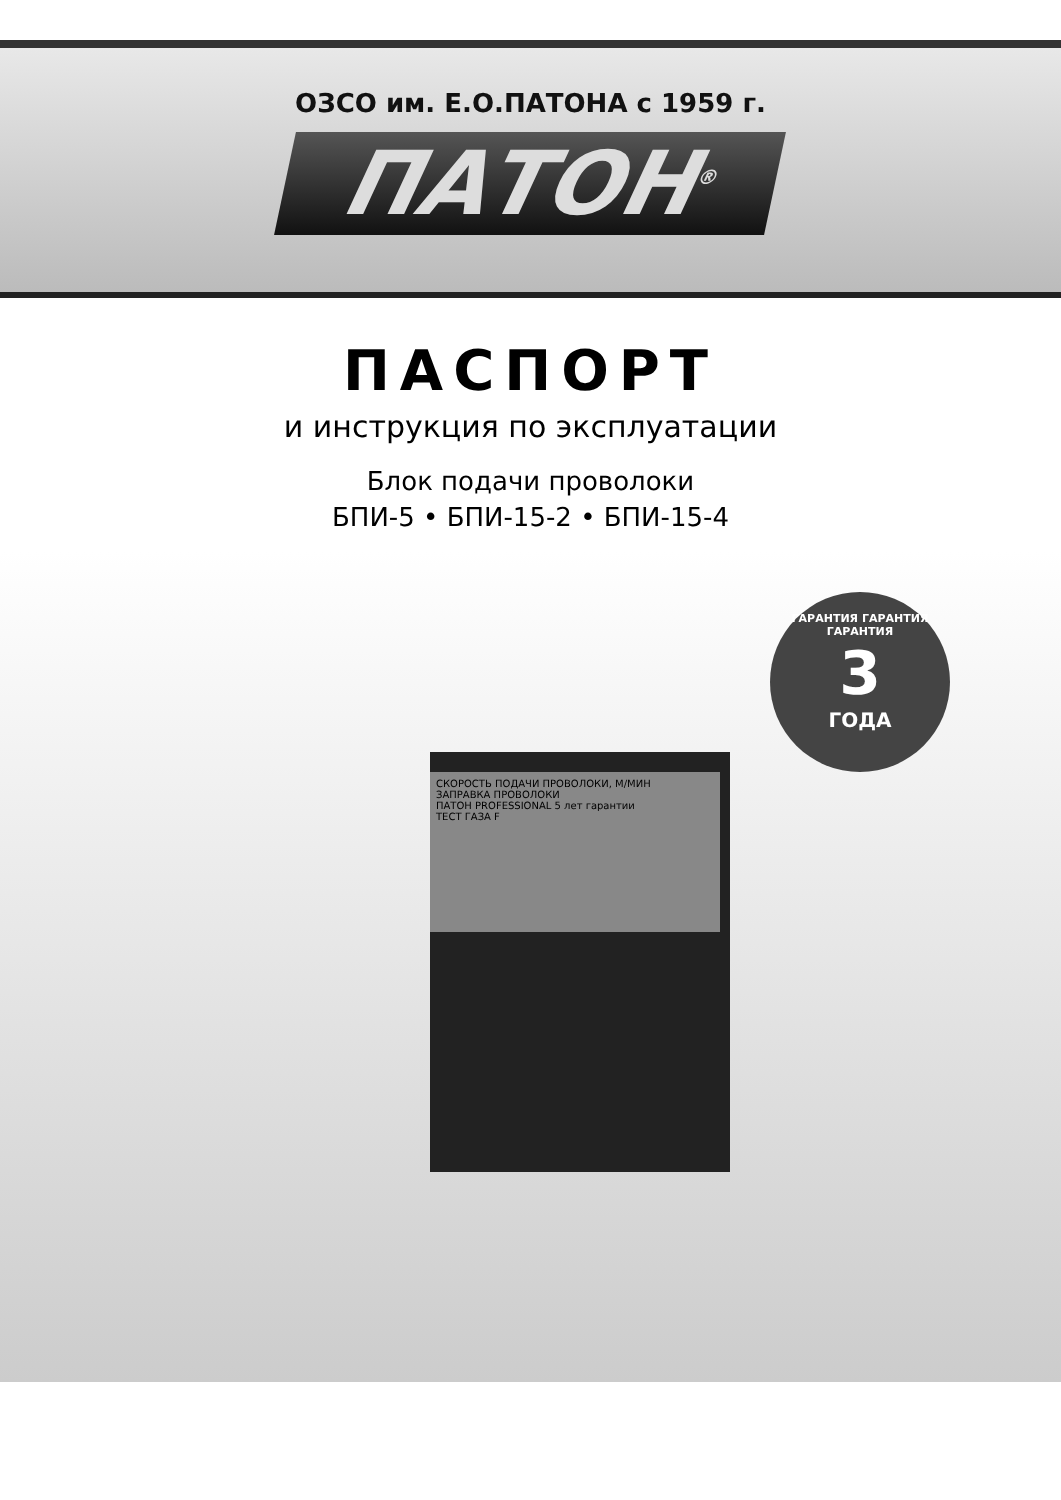ОЗСО им. Е.О.ПАТОНА с 1959 г.
ПАТОН<sup>®</sup>
ПАСПОРТ
и инструкция по эксплуатации
Блок подачи проволоки
БПИ-5 • БПИ-15-2 • БПИ-15-4
СКОРОСТЬ ПОДАЧИ ПРОВОЛОКИ, М/МИН
ЗАПРАВКА ПРОВОЛОКИ
ПАТОН PROFESSIONAL 5 лет гарантии
ТЕСТ ГАЗА F
ГАРАНТИЯ ГАРАНТИЯ ГАРАНТИЯ
3
ГОДА